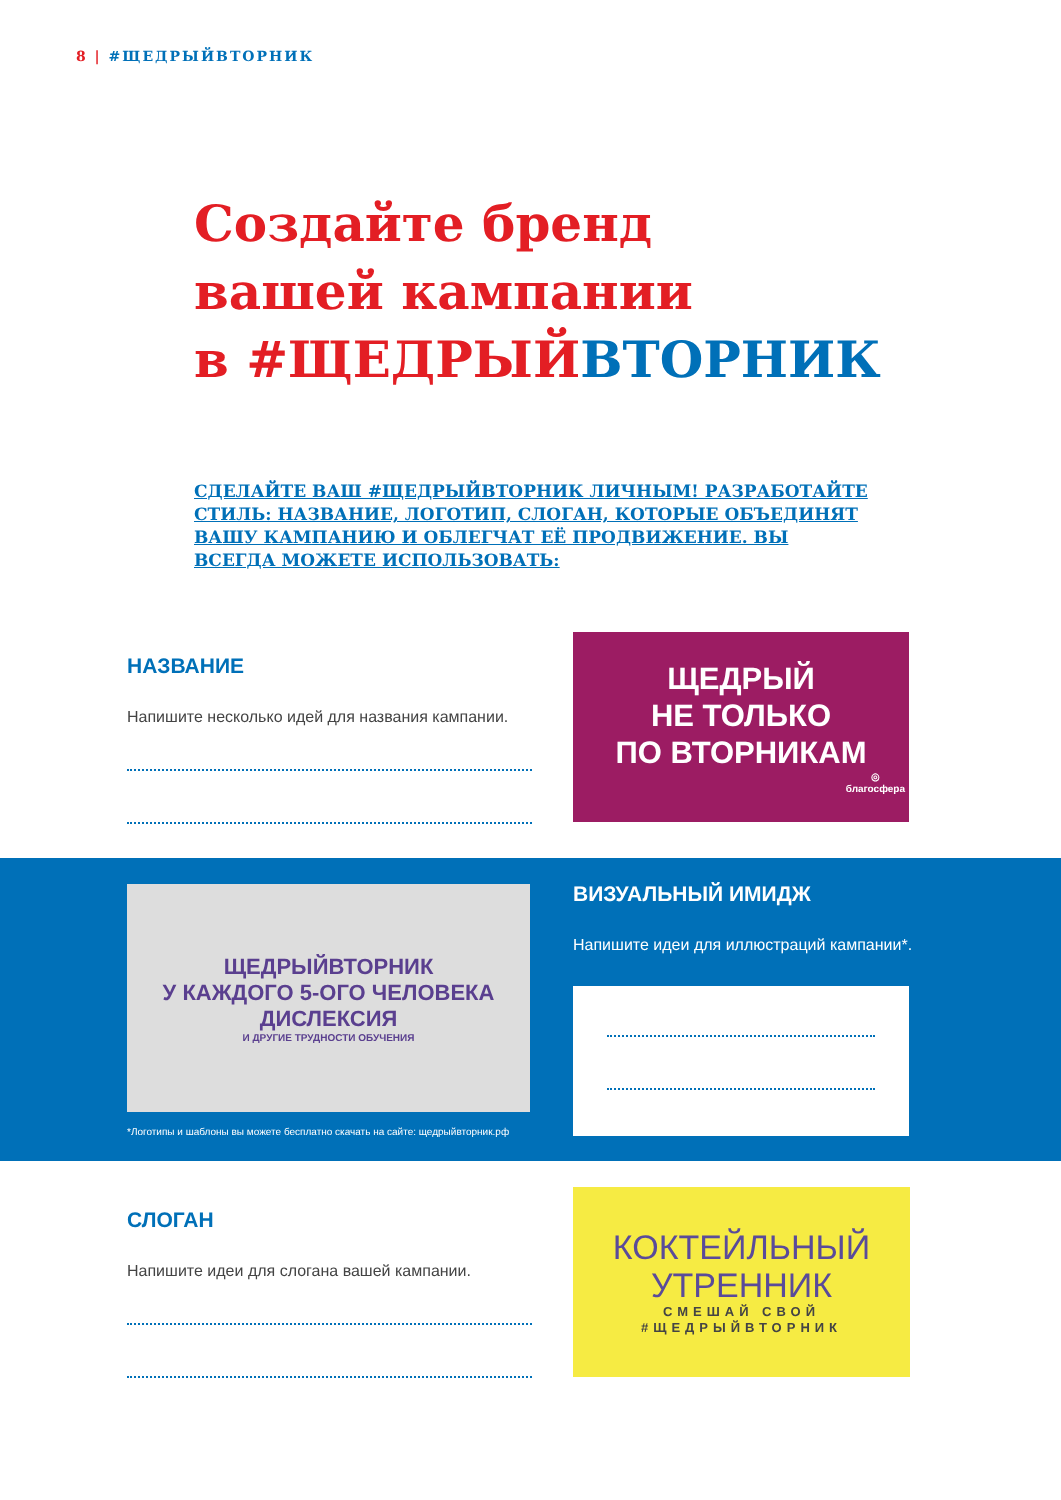8 | #ЩЕДРЫЙВТОРНИК
Создайте бренд
вашей кампании
в #ЩЕДРЫЙВТОРНИК
СДЕЛАЙТЕ ВАШ #ЩЕДРЫЙВТОРНИК ЛИЧНЫМ! РАЗРАБОТАЙТЕ СТИЛЬ: НАЗВАНИЕ, ЛОГОТИП, СЛОГАН, КОТОРЫЕ ОБЪЕДИНЯТ ВАШУ КАМПАНИЮ И ОБЛЕГЧАТ ЕЁ ПРОДВИЖЕНИЕ. ВЫ ВСЕГДА МОЖЕТЕ ИСПОЛЬЗОВАТЬ:
НАЗВАНИЕ
Напишите несколько идей для названия кампании.
ЩЕДРЫЙ
НЕ ТОЛЬКО
ПО ВТОРНИКАМ
◎
благосфера
ЩЕДРЫЙВТОРНИК
У КАЖДОГО 5-ОГО ЧЕЛОВЕКА ДИСЛЕКСИЯ
И ДРУГИЕ ТРУДНОСТИ ОБУЧЕНИЯ
*Логотипы и шаблоны вы можете бесплатно скачать на сайте: щедрыйвторник.рф
ВИЗУАЛЬНЫЙ ИМИДЖ
Напишите идеи для иллюстраций кампании*.
СЛОГАН
Напишите идеи для слогана вашей кампании.
КОКТЕЙЛЬНЫЙ
УТРЕННИК
СМЕШАЙ СВОЙ
#ЩЕДРЫЙВТОРНИК